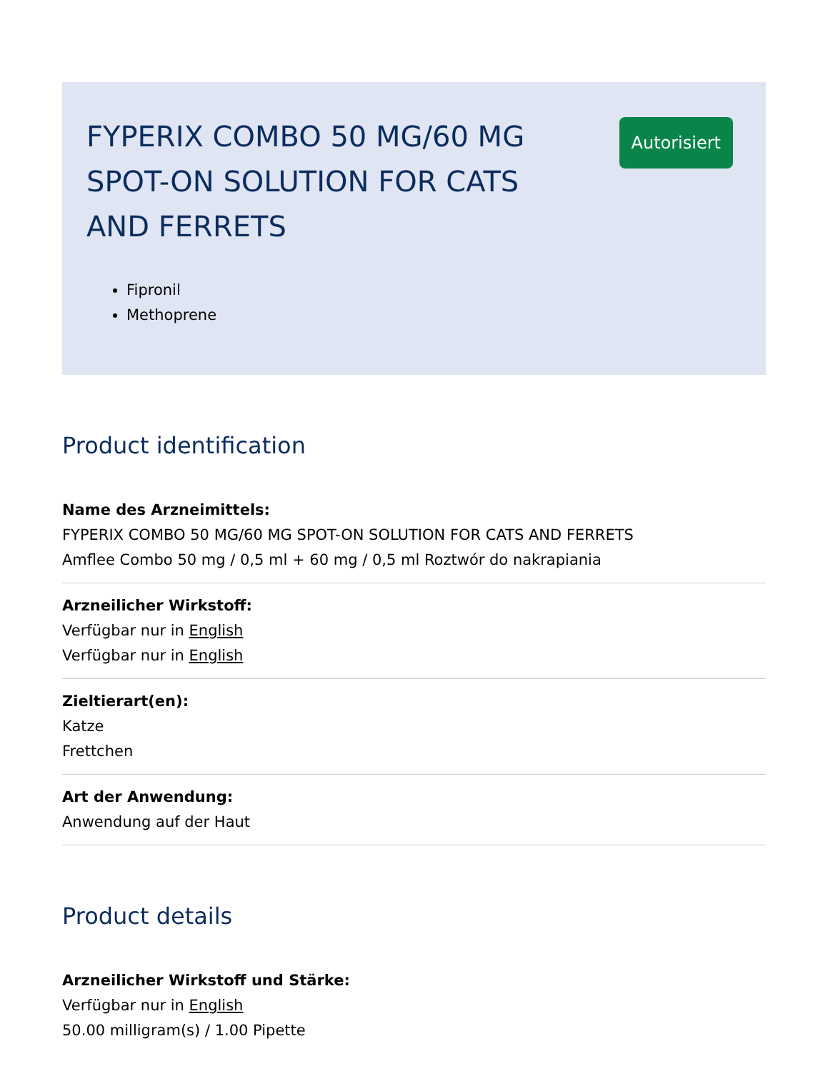FYPERIX COMBO 50 MG/60 MG SPOT-ON SOLUTION FOR CATS AND FERRETS
Autorisiert
Fipronil
Methoprene
Product identification
Name des Arzneimittels:
FYPERIX COMBO 50 MG/60 MG SPOT-ON SOLUTION FOR CATS AND FERRETS
Amflee Combo 50 mg / 0,5 ml + 60 mg / 0,5 ml Roztwór do nakrapiania
Arzneilicher Wirkstoff:
Verfügbar nur in English
Verfügbar nur in English
Zieltierart(en):
Katze
Frettchen
Art der Anwendung:
Anwendung auf der Haut
Product details
Arzneilicher Wirkstoff und Stärke:
Verfügbar nur in English
50.00 milligram(s) / 1.00 Pipette